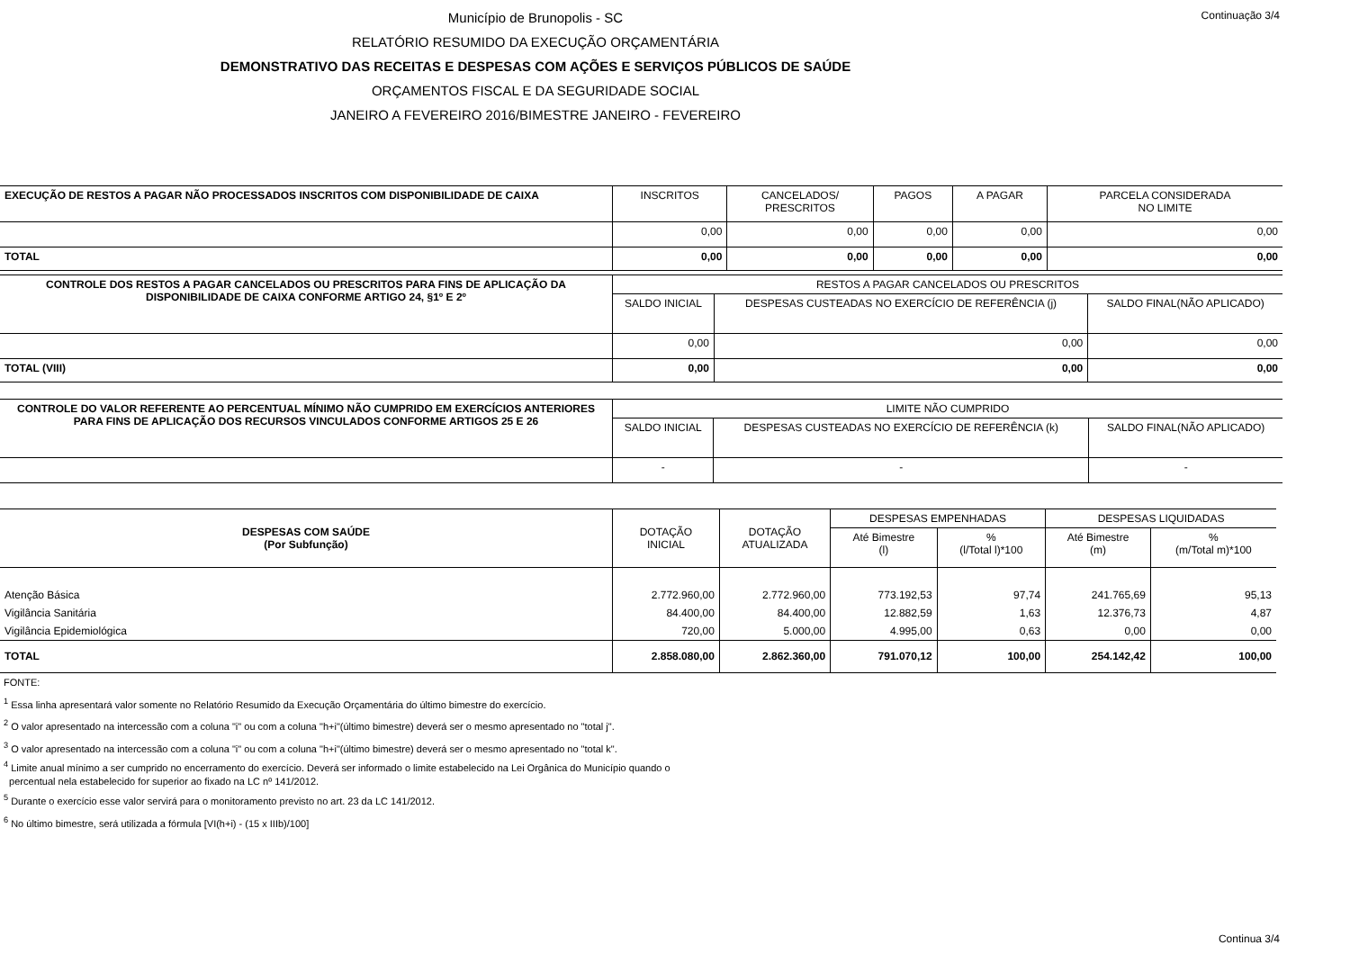Continuação 3/4
Município de Brunopolis - SC
RELATÓRIO RESUMIDO DA EXECUÇÃO ORÇAMENTÁRIA
DEMONSTRATIVO DAS RECEITAS E DESPESAS COM AÇÕES E SERVIÇOS PÚBLICOS DE SAÚDE
ORÇAMENTOS FISCAL E DA SEGURIDADE SOCIAL
JANEIRO A FEVEREIRO 2016/BIMESTRE JANEIRO - FEVEREIRO
| EXECUÇÃO DE RESTOS A PAGAR NÃO PROCESSADOS INSCRITOS COM DISPONIBILIDADE DE CAIXA | INSCRITOS | CANCELADOS/ PRESCRITOS | PAGOS | A PAGAR | PARCELA CONSIDERADA NO LIMITE |
| --- | --- | --- | --- | --- | --- |
| | 0,00 | 0,00 | 0,00 | 0,00 | 0,00 |
| TOTAL | 0,00 | 0,00 | 0,00 | 0,00 | 0,00 |
| CONTROLE DOS RESTOS A PAGAR CANCELADOS OU PRESCRITOS PARA FINS DE APLICAÇÃO DA DISPONIBILIDADE DE CAIXA CONFORME ARTIGO 24, §1º E 2º | RESTOS A PAGAR CANCELADOS OU PRESCRITOS | | |
| --- | --- | --- | --- |
| | SALDO INICIAL | DESPESAS CUSTEADAS NO EXERCÍCIO DE REFERÊNCIA (j) | SALDO FINAL(NÃO APLICADO) |
| | 0,00 | 0,00 | 0,00 |
| TOTAL (VIII) | 0,00 | 0,00 | 0,00 |
| CONTROLE DO VALOR REFERENTE AO PERCENTUAL MÍNIMO NÃO CUMPRIDO EM EXERCÍCIOS ANTERIORES PARA FINS DE APLICAÇÃO DOS RECURSOS VINCULADOS CONFORME ARTIGOS 25 E 26 | LIMITE NÃO CUMPRIDO | | |
| --- | --- | --- | --- |
| | SALDO INICIAL | DESPESAS CUSTEADAS NO EXERCÍCIO DE REFERÊNCIA (k) | SALDO FINAL(NÃO APLICADO) |
| | - | - | - |
| DESPESAS COM SAÚDE (Por Subfunção) | DOTAÇÃO INICIAL | DOTAÇÃO ATUALIZADA | DESPESAS EMPENHADAS | | DESPESAS LIQUIDADAS | |
| --- | --- | --- | --- | --- | --- | --- |
| | | | Até Bimestre (l) | % (l/Total l)*100 | Até Bimestre (m) | % (m/Total m)*100 |
| Atenção Básica | 2.772.960,00 | 2.772.960,00 | 773.192,53 | 97,74 | 241.765,69 | 95,13 |
| Vigilância Sanitária | 84.400,00 | 84.400,00 | 12.882,59 | 1,63 | 12.376,73 | 4,87 |
| Vigilância Epidemiológica | 720,00 | 5.000,00 | 4.995,00 | 0,63 | 0,00 | 0,00 |
| TOTAL | 2.858.080,00 | 2.862.360,00 | 791.070,12 | 100,00 | 254.142,42 | 100,00 |
FONTE:
<sup>1</sup> Essa linha apresentará valor somente no Relatório Resumido da Execução Orçamentária do último bimestre do exercício.
<sup>2</sup> O valor apresentado na intercessão com a coluna "i" ou com a coluna "h+i"(último bimestre) deverá ser o mesmo apresentado no "total j".
<sup>3</sup> O valor apresentado na intercessão com a coluna "i" ou com a coluna "h+i"(último bimestre) deverá ser o mesmo apresentado no "total k".
<sup>4</sup> Limite anual mínimo a ser cumprido no encerramento do exercício. Deverá ser informado o limite estabelecido na Lei Orgânica do Município quando o
percentual nela estabelecido for superior ao fixado na LC nº 141/2012.
<sup>5</sup> Durante o exercício esse valor servirá para o monitoramento previsto no art. 23 da LC 141/2012.
<sup>6</sup> No último bimestre, será utilizada a fórmula [VI(h+i) - (15 x IIIb)/100]
Continua 3/4